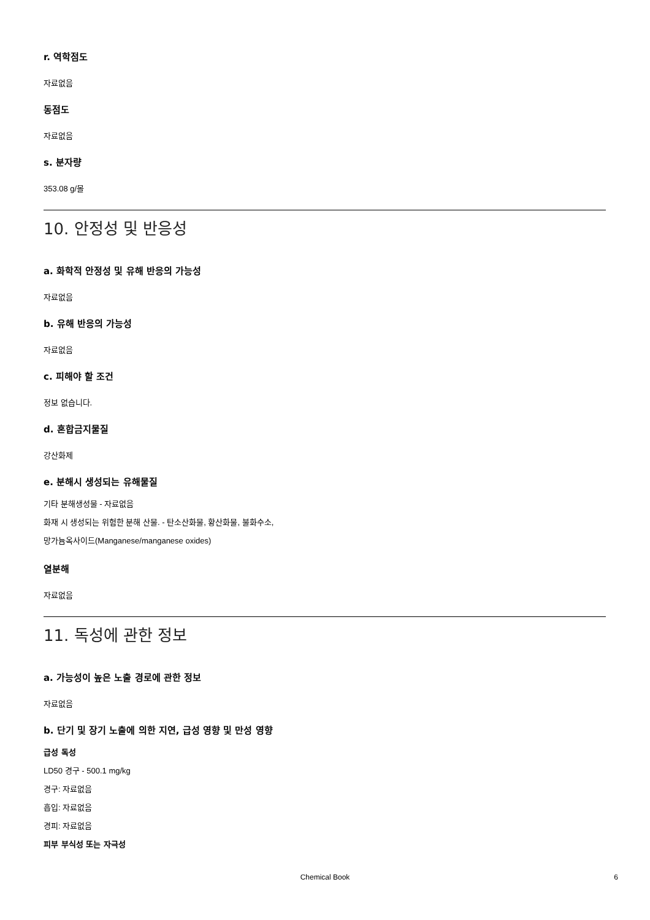r. 역학점도
자료없음
동점도
자료없음
s. 분자량
353.08 g/몰
10. 안정성 및 반응성
a. 화학적 안정성 및 유해 반응의 가능성
자료없음
b. 유해 반응의 가능성
자료없음
c. 피해야 할 조건
정보 없습니다.
d. 혼합금지물질
강산화제
e. 분해시 생성되는 유해물질
기타 분해생성물 - 자료없음
화재 시 생성되는 위험한 분해 산물. - 탄소산화물, 황산화물, 불화수소,
망가늄옥사이드(Manganese/manganese oxides)
열분해
자료없음
11. 독성에 관한 정보
a. 가능성이 높은 노출 경로에 관한 정보
자료없음
b. 단기 및 장기 노출에 의한 지연, 급성 영향 및 만성 영향
급성 독성
LD50 경구 - 500.1 mg/kg
경구: 자료없음
흡입: 자료없음
경피: 자료없음
피부 부식성 또는 자극성
Chemical Book 6